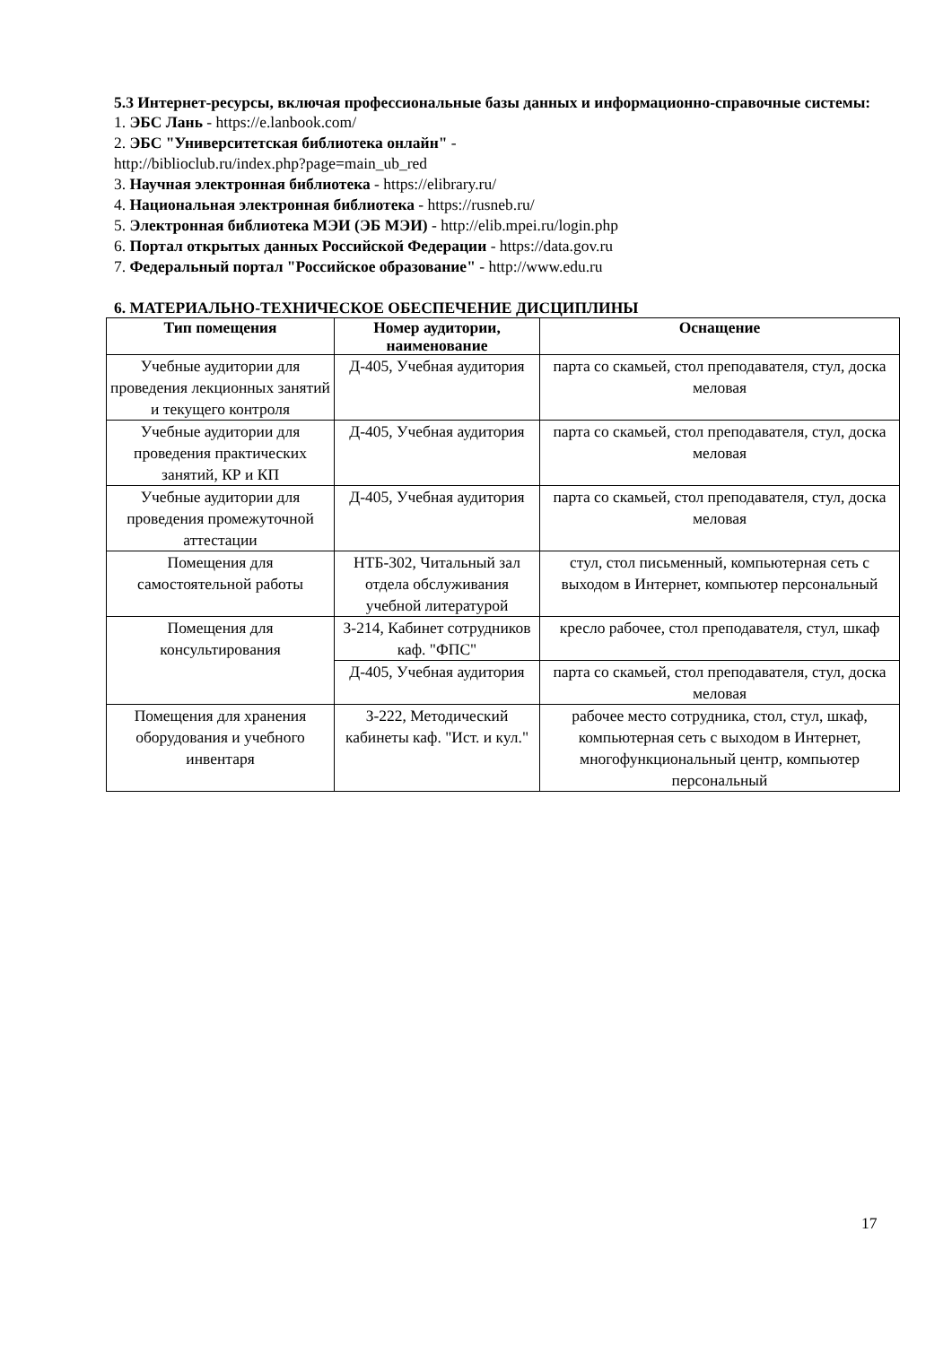5.3 Интернет-ресурсы, включая профессиональные базы данных и информационно-справочные системы:
1. ЭБС Лань - https://e.lanbook.com/
2. ЭБС "Университетская библиотека онлайн" -
http://biblioclub.ru/index.php?page=main_ub_red
3. Научная электронная библиотека - https://elibrary.ru/
4. Национальная электронная библиотека - https://rusneb.ru/
5. Электронная библиотека МЭИ (ЭБ МЭИ) - http://elib.mpei.ru/login.php
6. Портал открытых данных Российской Федерации - https://data.gov.ru
7. Федеральный портал "Российское образование" - http://www.edu.ru
6. МАТЕРИАЛЬНО-ТЕХНИЧЕСКОЕ ОБЕСПЕЧЕНИЕ ДИСЦИПЛИНЫ
| Тип помещения | Номер аудитории, наименование | Оснащение |
| --- | --- | --- |
| Учебные аудитории для проведения лекционных занятий и текущего контроля | Д-405, Учебная аудитория | парта со скамьей, стол преподавателя, стул, доска меловая |
| Учебные аудитории для проведения практических занятий, КР и КП | Д-405, Учебная аудитория | парта со скамьей, стол преподавателя, стул, доска меловая |
| Учебные аудитории для проведения промежуточной аттестации | Д-405, Учебная аудитория | парта со скамьей, стол преподавателя, стул, доска меловая |
| Помещения для самостоятельной работы | НТБ-302, Читальный зал отдела обслуживания учебной литературой | стул, стол письменный, компьютерная сеть с выходом в Интернет, компьютер персональный |
| Помещения для консультирования | З-214, Кабинет сотрудников каф. "ФПС" | кресло рабочее, стол преподавателя, стул, шкаф |
| | Д-405, Учебная аудитория | парта со скамьей, стол преподавателя, стул, доска меловая |
| Помещения для хранения оборудования и учебного инвентаря | З-222, Методический кабинеты каф. "Ист. и кул." | рабочее место сотрудника, стол, стул, шкаф, компьютерная сеть с выходом в Интернет, многофункциональный центр, компьютер персональный |
17